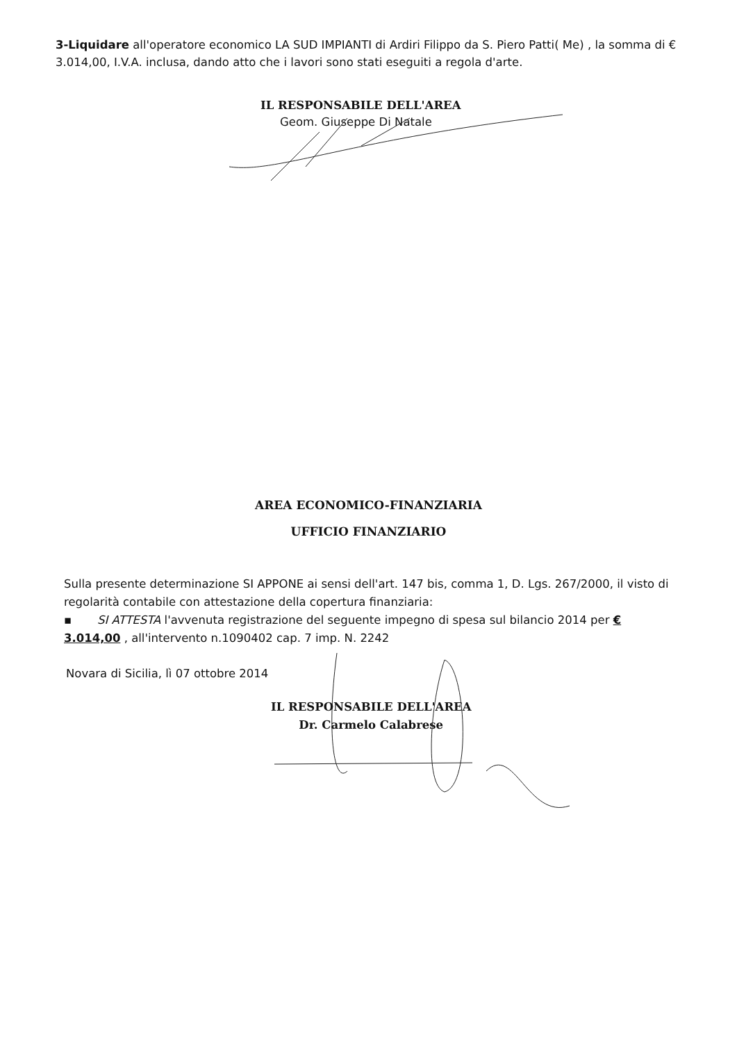3-Liquidare all'operatore economico LA SUD IMPIANTI di Ardiri Filippo da S. Piero Patti( Me) , la somma di € 3.014,00, I.V.A. inclusa, dando atto che i lavori sono stati eseguiti a regola d'arte.
IL RESPONSABILE DELL'AREA
Geom. Giuseppe Di Natale
AREA ECONOMICO-FINANZIARIA
UFFICIO FINANZIARIO
Sulla presente determinazione SI APPONE ai sensi dell'art. 147 bis, comma 1, D. Lgs. 267/2000, il visto di regolarità contabile con attestazione della copertura finanziaria:
▪ SI ATTESTA l'avvenuta registrazione del seguente impegno di spesa sul bilancio 2014 per € 3.014,00 , all'intervento n.1090402 cap. 7 imp. N. 2242
Novara di Sicilia, lì 07 ottobre 2014
IL RESPONSABILE DELL'AREA
Dr. Carmelo Calabrese